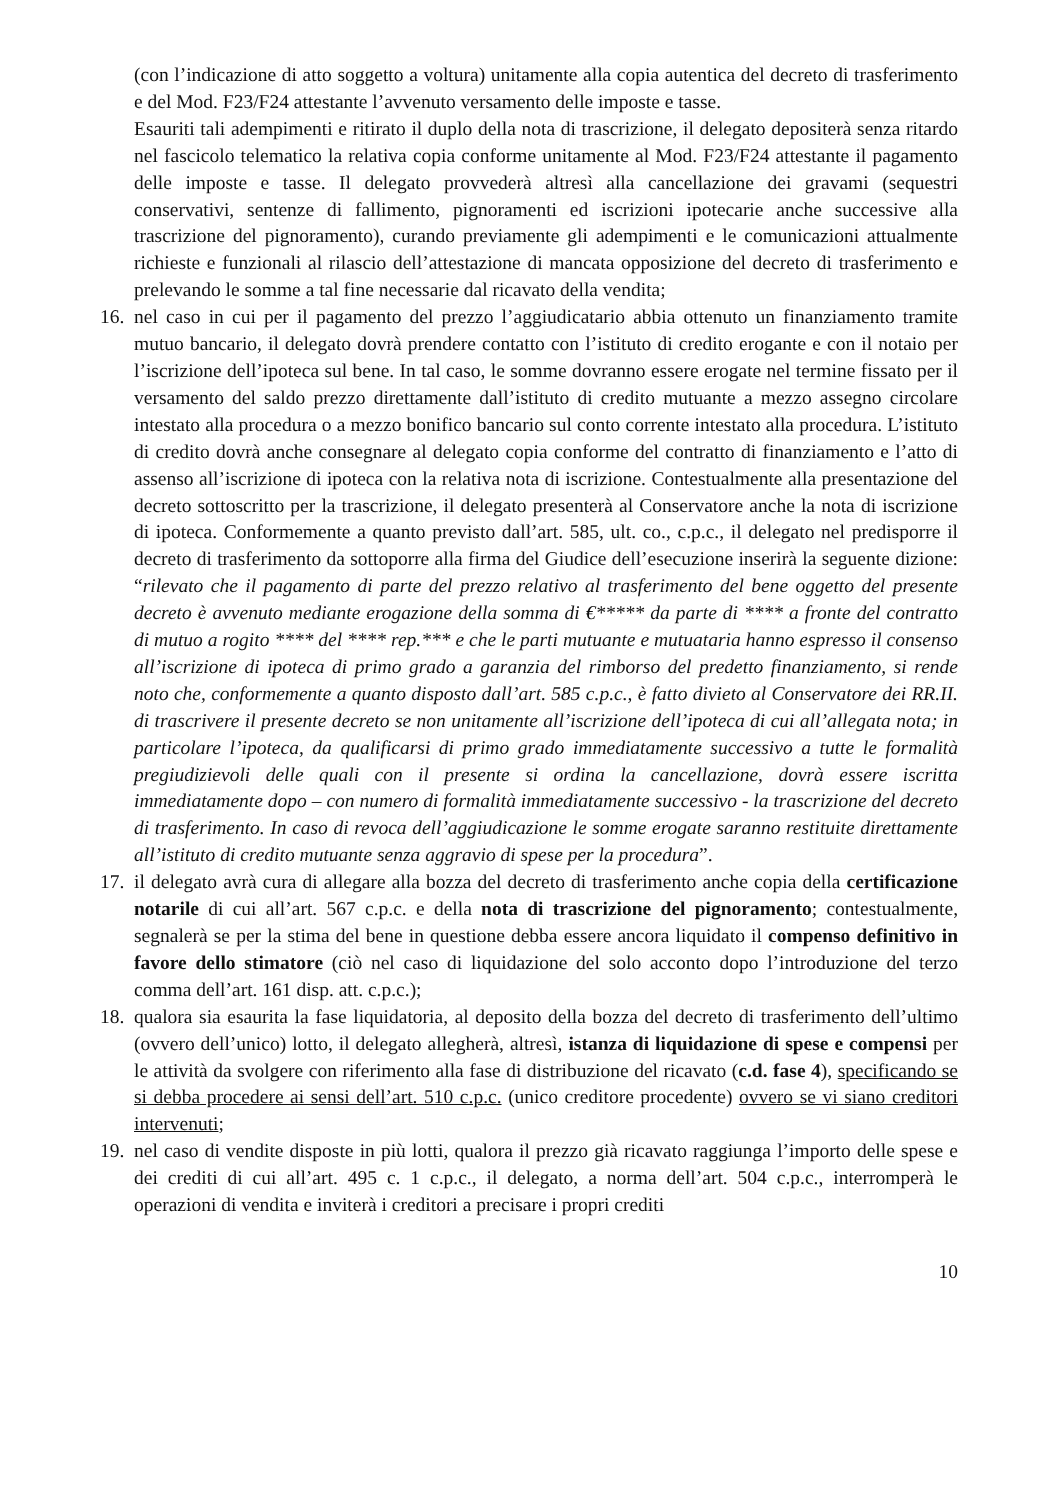(con l’indicazione di atto soggetto a voltura) unitamente alla copia autentica del decreto di trasferimento e del Mod. F23/F24 attestante l’avvenuto versamento delle imposte e tasse.
Esauriti tali adempimenti e ritirato il duplo della nota di trascrizione, il delegato depositerà senza ritardo nel fascicolo telematico la relativa copia conforme unitamente al Mod. F23/F24 attestante il pagamento delle imposte e tasse. Il delegato provvederà altresì alla cancellazione dei gravami (sequestri conservativi, sentenze di fallimento, pignoramenti ed iscrizioni ipotecarie anche successive alla trascrizione del pignoramento), curando previamente gli adempimenti e le comunicazioni attualmente richieste e funzionali al rilascio dell’attestazione di mancata opposizione del decreto di trasferimento e prelevando le somme a tal fine necessarie dal ricavato della vendita;
16.
nel caso in cui per il pagamento del prezzo l’aggiudicatario abbia ottenuto un finanziamento tramite mutuo bancario, il delegato dovrà prendere contatto con l’istituto di credito erogante e con il notaio per l’iscrizione dell’ipoteca sul bene. In tal caso, le somme dovranno essere erogate nel termine fissato per il versamento del saldo prezzo direttamente dall’istituto di credito mutuante a mezzo assegno circolare intestato alla procedura o a mezzo bonifico bancario sul conto corrente intestato alla procedura. L’istituto di credito dovrà anche consegnare al delegato copia conforme del contratto di finanziamento e l’atto di assenso all’iscrizione di ipoteca con la relativa nota di iscrizione. Contestualmente alla presentazione del decreto sottoscritto per la trascrizione, il delegato presenterà al Conservatore anche la nota di iscrizione di ipoteca. Conformemente a quanto previsto dall’art. 585, ult. co., c.p.c., il delegato nel predisporre il decreto di trasferimento da sottoporre alla firma del Giudice dell’esecuzione inserirà la seguente dizione: “rilevato che il pagamento di parte del prezzo relativo al trasferimento del bene oggetto del presente decreto è avvenuto mediante erogazione della somma di €***** da parte di **** a fronte del contratto di mutuo a rogito **** del **** rep.*** e che le parti mutuante e mutuataria hanno espresso il consenso all’iscrizione di ipoteca di primo grado a garanzia del rimborso del predetto finanziamento, si rende noto che, conformemente a quanto disposto dall’art. 585 c.p.c., è fatto divieto al Conservatore dei RR.II. di trascrivere il presente decreto se non unitamente all’iscrizione dell’ipoteca di cui all’allegata nota; in particolare l’ipoteca, da qualificarsi di primo grado immediatamente successivo a tutte le formalità pregiudizievoli delle quali con il presente si ordina la cancellazione, dovrà essere iscritta immediatamente dopo – con numero di formalità immediatamente successivo - la trascrizione del decreto di trasferimento. In caso di revoca dell’aggiudicazione le somme erogate saranno restituite direttamente all’istituto di credito mutuante senza aggravio di spese per la procedura”.
17.
il delegato avrà cura di allegare alla bozza del decreto di trasferimento anche copia della certificazione notarile di cui all’art. 567 c.p.c. e della nota di trascrizione del pignoramento; contestualmente, segnalerà se per la stima del bene in questione debba essere ancora liquidato il compenso definitivo in favore dello stimatore (ciò nel caso di liquidazione del solo acconto dopo l’introduzione del terzo comma dell’art. 161 disp. att. c.p.c.);
18.
qualora sia esaurita la fase liquidatoria, al deposito della bozza del decreto di trasferimento dell’ultimo (ovvero dell’unico) lotto, il delegato allegherà, altresì, istanza di liquidazione di spese e compensi per le attività da svolgere con riferimento alla fase di distribuzione del ricavato (c.d. fase 4), specificando se si debba procedere ai sensi dell’art. 510 c.p.c. (unico creditore procedente) ovvero se vi siano creditori intervenuti;
19.
nel caso di vendite disposte in più lotti, qualora il prezzo già ricavato raggiunga l’importo delle spese e dei crediti di cui all’art. 495 c. 1 c.p.c., il delegato, a norma dell’art. 504 c.p.c., interromperà le operazioni di vendita e inviterà i creditori a precisare i propri crediti
10